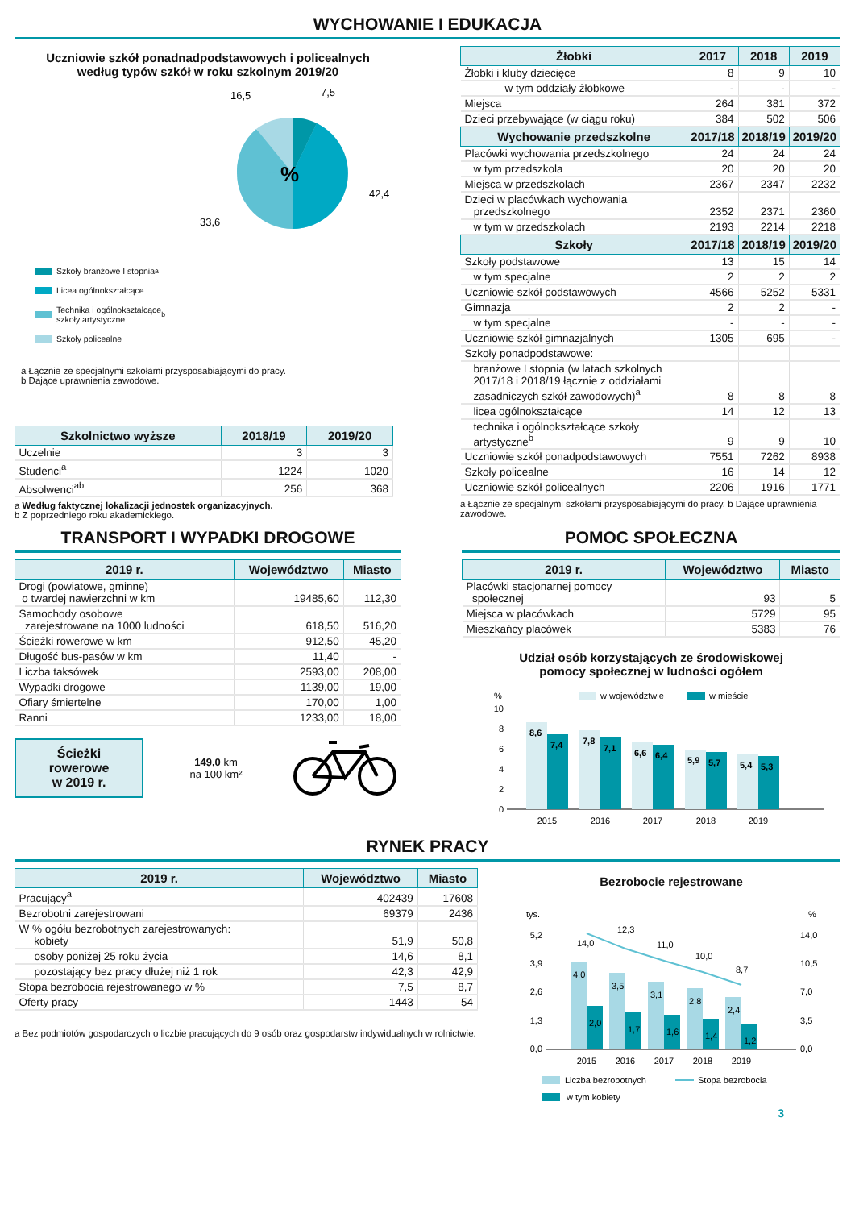WYCHOWANIE I EDUKACJA
Uczniowie szkół ponadnadpodstawowych i policealnych
według typów szkół w roku szkolnym 2019/20
%
16,5
7,5
42,4
33,6
Szkoły branżowe I stopnia<sup>a</sup>
Licea ogólnokształcące
Technika i ogólnokształcące
szkoły artystyczne<sup>b</sup>
Szkoły policealne
a Łącznie ze specjalnymi szkołami przysposabiającymi do pracy.
b Dające uprawnienia zawodowe.
| Szkolnictwo wyższe | 2018/19 | 2019/20 |
| --- | --- | --- |
| Uczelnie | 3 | 3 |
| Studenci<sup>a</sup> | 1224 | 1020 |
| Absolwenci<sup>ab</sup> | 256 | 368 |
a Według faktycznej lokalizacji jednostek organizacyjnych.
b Z poprzedniego roku akademickiego.
| Żłobki | 2017 | 2018 | 2019 |
| --- | --- | --- | --- |
| Żłobki i kluby dziecięce | 8 | 9 | 10 |
| w tym oddziały żłobkowe | - | - | - |
| Miejsca | 264 | 381 | 372 |
| Dzieci przebywające (w ciągu roku) | 384 | 502 | 506 |
| Wychowanie przedszkolne | 2017/18 | 2018/19 | 2019/20 |
| Placówki wychowania przedszkolnego | 24 | 24 | 24 |
| w tym przedszkola | 20 | 20 | 20 |
| Miejsca w przedszkolach | 2367 | 2347 | 2232 |
| Dzieci w placówkach wychowania przedszkolnego | 2352 | 2371 | 2360 |
| w tym w przedszkolach | 2193 | 2214 | 2218 |
| Szkoły | 2017/18 | 2018/19 | 2019/20 |
| Szkoły podstawowe | 13 | 15 | 14 |
| w tym specjalne | 2 | 2 | 2 |
| Uczniowie szkół podstawowych | 4566 | 5252 | 5331 |
| Gimnazja | 2 | 2 | - |
| w tym specjalne | - | - | - |
| Uczniowie szkół gimnazjalnych | 1305 | 695 | - |
| Szkoły ponadpodstawowe: | | | |
| branżowe I stopnia (w latach szkolnych 2017/18 i 2018/19 łącznie z oddziałami zasadniczych szkół zawodowych)<sup>a</sup> | 8 | 8 | 8 |
| licea ogólnokształcące | 14 | 12 | 13 |
| technika i ogólnokształcące szkoły artystyczne<sup>b</sup> | 9 | 9 | 10 |
| Uczniowie szkół ponadpodstawowych | 7551 | 7262 | 8938 |
| Szkoły policealne | 16 | 14 | 12 |
| Uczniowie szkół policealnych | 2206 | 1916 | 1771 |
a Łącznie ze specjalnymi szkołami przysposabiającymi do pracy. b Dające uprawnienia zawodowe.
TRANSPORT I WYPADKI DROGOWE
| 2019 r. | Województwo | Miasto |
| --- | --- | --- |
| Drogi (powiatowe, gminne) o twardej nawierzchni w km | 19485,60 | 112,30 |
| Samochody osobowe zarejestrowane na 1000 ludności | 618,50 | 516,20 |
| Ścieżki rowerowe w km | 912,50 | 45,20 |
| Długość bus-pasów w km | 11,40 | - |
| Liczba taksówek | 2593,00 | 208,00 |
| Wypadki drogowe | 1139,00 | 19,00 |
| Ofiary śmiertelne | 170,00 | 1,00 |
| Ranni | 1233,00 | 18,00 |
Ścieżki
rowerowe
w 2019 r.
149,0 km
na 100 km²
POMOC SPOŁECZNA
| 2019 r. | Województwo | Miasto |
| --- | --- | --- |
| Placówki stacjonarnej pomocy społecznej | 93 | 5 |
| Miejsca w placówkach | 5729 | 95 |
| Mieszkańcy placówek | 5383 | 76 |
Udział osób korzystających ze środowiskowej
pomocy społecznej w ludności ogółem
%
w województwie
w mieście
10
8
6
4
2
0
8,6
7,4
7,8
7,1
6,6
6,4
5,9
5,7
5,4
5,3
2015
2016
2017
2018
2019
RYNEK PRACY
| 2019 r. | Województwo | Miasto |
| --- | --- | --- |
| Pracujący<sup>a</sup> | 402439 | 17608 |
| Bezrobotni zarejestrowani | 69379 | 2436 |
| W % ogółu bezrobotnych zarejestrowanych: kobiety | 51,9 | 50,8 |
| osoby poniżej 25 roku życia | 14,6 | 8,1 |
| pozostający bez pracy dłużej niż 1 rok | 42,3 | 42,9 |
| Stopa bezrobocia rejestrowanego w % | 7,5 | 8,7 |
| Oferty pracy | 1443 | 54 |
a Bez podmiotów gospodarczych o liczbie pracujących do 9 osób oraz gospodarstw indywidualnych w rolnictwie.
Bezrobocie rejestrowane
tys.
%
5,2
3,9
2,6
1,3
0,0
14,0
10,5
7,0
3,5
0,0
4,0
2,0
3,5
1,7
3,1
1,6
2,8
1,4
2,4
1,2
14,0
12,3
11,0
10,0
8,7
2015
2016
2017
2018
2019
Liczba bezrobotnych
Stopa bezrobocia
w tym kobiety
3